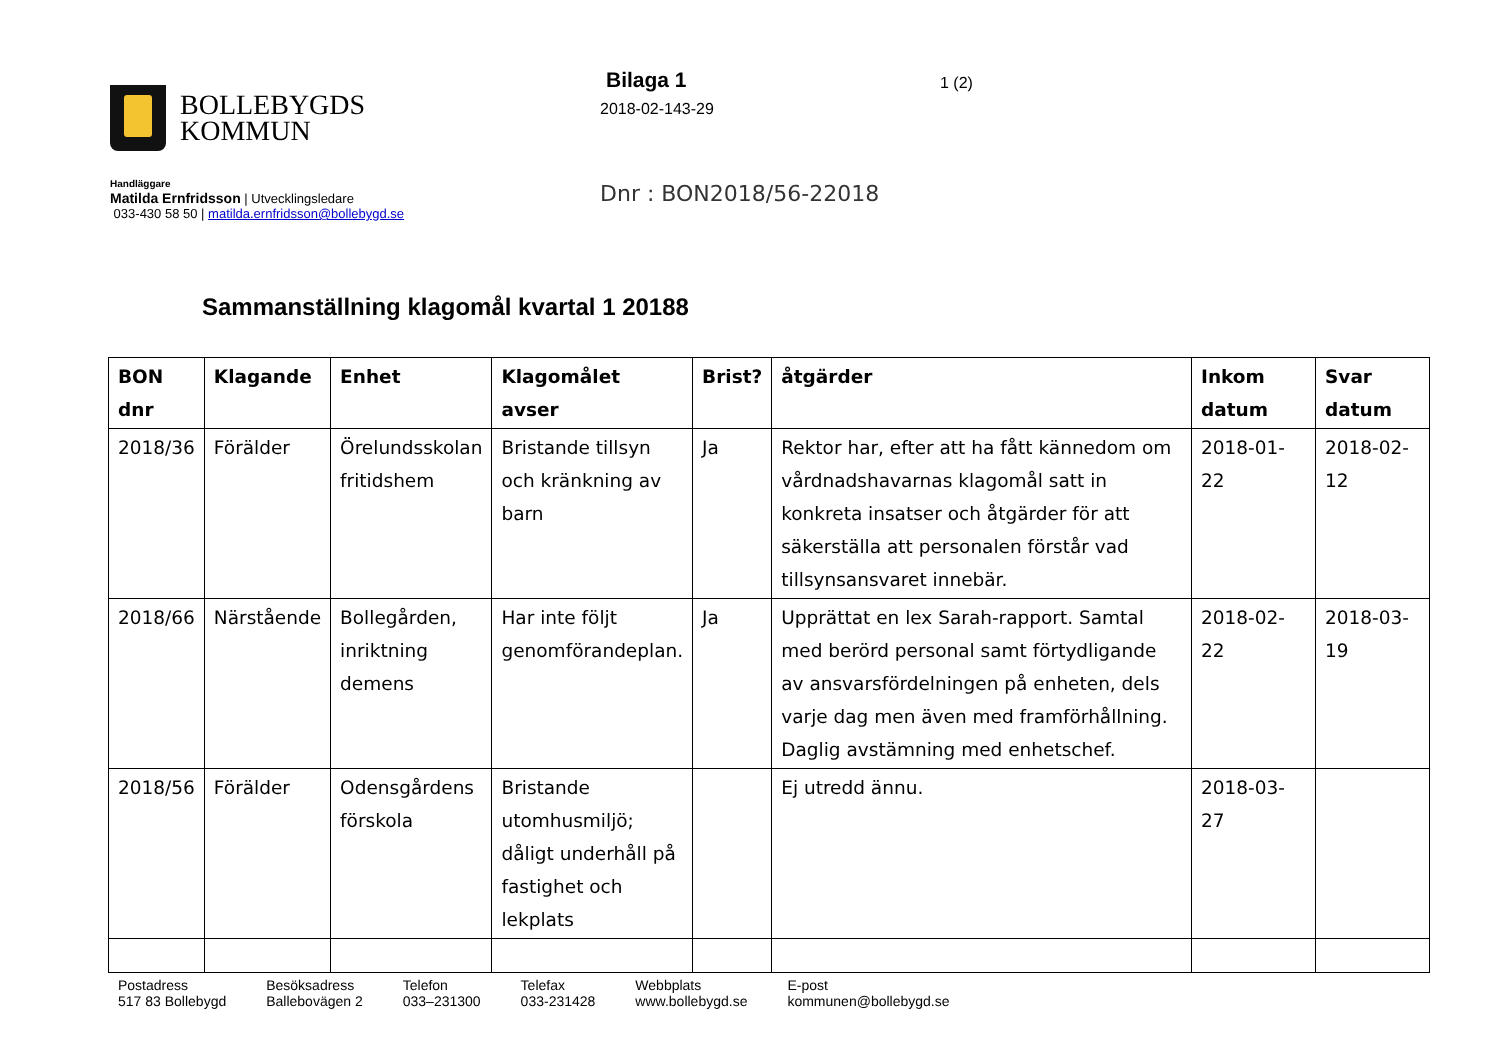BOLLEBYGDS
KOMMUN
Bilaga 1
2018-02-143-29
1 (2)
Handläggare
Matilda Ernfridsson | Utvecklingsledare
033-430 58 50 | matilda.ernfridsson@bollebygd.se
Dnr : BON2018/56-22018
Sammanställning klagomål kvartal 1 20188
| BON dnr | Klagande | Enhet | Klagomålet avser | Brist? | åtgärder | Inkom datum | Svar datum |
| --- | --- | --- | --- | --- | --- | --- | --- |
| 2018/36 | Förälder | Örelundsskolan fritidshem | Bristande tillsyn och kränkning av barn | Ja | Rektor har, efter att ha fått kännedom om vårdnadshavarnas klagomål satt in konkreta insatser och åtgärder för att säkerställa att personalen förstår vad tillsynsansvaret innebär. | 2018-01-22 | 2018-02-12 |
| 2018/66 | Närstående | Bollegården, inriktning demens | Har inte följt genomförandeplan. | Ja | Upprättat en lex Sarah-rapport. Samtal med berörd personal samt förtydligande av ansvarsfördelningen på enheten, dels varje dag men även med framförhållning. Daglig avstämning med enhetschef. | 2018-02-22 | 2018-03-19 |
| 2018/56 | Förälder | Odensgårdens förskola | Bristande utomhusmiljö; dåligt underhåll på fastighet och lekplats | | Ej utredd ännu. | 2018-03-27 | |
Postadress
517 83 Bollebygd
Besöksadress
Ballebovägen 2
Telefon
033–231300
Telefax
033-231428
Webbplats
www.bollebygd.se
E-post
kommunen@bollebygd.se